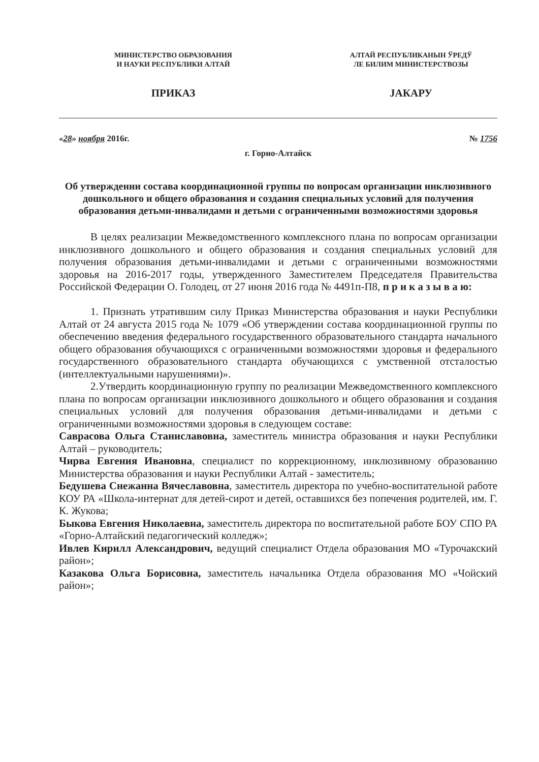МИНИСТЕРСТВО ОБРАЗОВАНИЯ
И НАУКИ РЕСПУБЛИКИ АЛТАЙ
ПРИКАЗ
АЛТАЙ РЕСПУБЛИКАНЫН ЎРЕДЎ
ЛЕ БИЛИМ МИНИСТЕРСТВОЗЫ
JАКАРУ
«28» ноября 2016г. № 1756
г. Горно-Алтайск
Об утверждении состава координационной группы по вопросам организации инклюзивного дошкольного и общего образования и создания специальных условий для получения образования детьми-инвалидами и детьми с ограниченными возможностями здоровья
В целях реализации Межведомственного комплексного плана по вопросам организации инклюзивного дошкольного и общего образования и создания специальных условий для получения образования детьми-инвалидами и детьми с ограниченными возможностями здоровья на 2016-2017 годы, утвержденного Заместителем Председателя Правительства Российской Федерации О. Голодец, от 27 июня 2016 года № 4491п-П8, п р и к а з ы в а ю:
1. Признать утратившим силу Приказ Министерства образования и науки Республики Алтай от 24 августа 2015 года № 1079 «Об утверждении состава координационной группы по обеспечению введения федерального государственного образовательного стандарта начального общего образования обучающихся с ограниченными возможностями здоровья и федерального государственного образовательного стандарта обучающихся с умственной отсталостью (интеллектуальными нарушениями)».
2.Утвердить координационную группу по реализации Межведомственного комплексного плана по вопросам организации инклюзивного дошкольного и общего образования и создания специальных условий для получения образования детьми-инвалидами и детьми с ограниченными возможностями здоровья в следующем составе:
Саврасова Ольга Станиславовна, заместитель министра образования и науки Республики Алтай – руководитель;
Чирва Евгения Ивановна, специалист по коррекционному, инклюзивному образованию Министерства образования и науки Республики Алтай - заместитель;
Бедушева Снежанна Вячеславовна, заместитель директора по учебно-воспитательной работе КОУ РА «Школа-интернат для детей-сирот и детей, оставшихся без попечения родителей, им. Г. К. Жукова;
Быкова Евгения Николаевна, заместитель директора по воспитательной работе БОУ СПО РА «Горно-Алтайский педагогический колледж»;
Ивлев Кирилл Александрович, ведущий специалист Отдела образования МО «Турочакский район»;
Казакова Ольга Борисовна, заместитель начальника Отдела образования МО «Чойский район»;